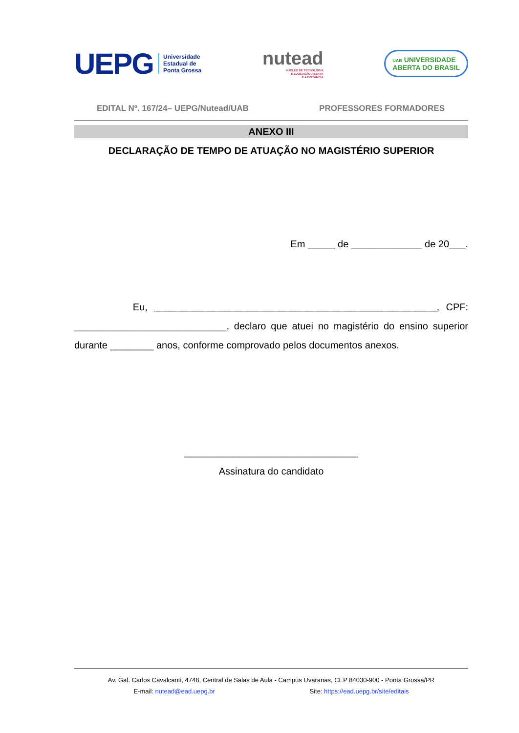UEPG Universidade
Estadual de
Ponta Grossa
nutead
NÚCLEO DE TECNOLOGIA
E EDUCAÇÃO ABERTA
E A DISTÂNCIA
UAB UNIVERSIDADE
ABERTA DO BRASIL
EDITAL Nº. 167/24– UEPG/Nutead/UAB PROFESSORES FORMADORES
ANEXO III
DECLARAÇÃO DE TEMPO DE ATUAÇÃO NO MAGISTÉRIO SUPERIOR
Em _____ de _____________ de 20___.
Eu, ____________________________________________________, CPF: ____________________________, declaro que atuei no magistério do ensino superior durante ________ anos, conforme comprovado pelos documentos anexos.
________________________________
Assinatura do candidato
Av. Gal. Carlos Cavalcanti, 4748, Central de Salas de Aula - Campus Uvaranas, CEP 84030-900 - Ponta Grossa/PR
E-mail: nutead@ead.uepg.br Site: https://ead.uepg.br/site/editais